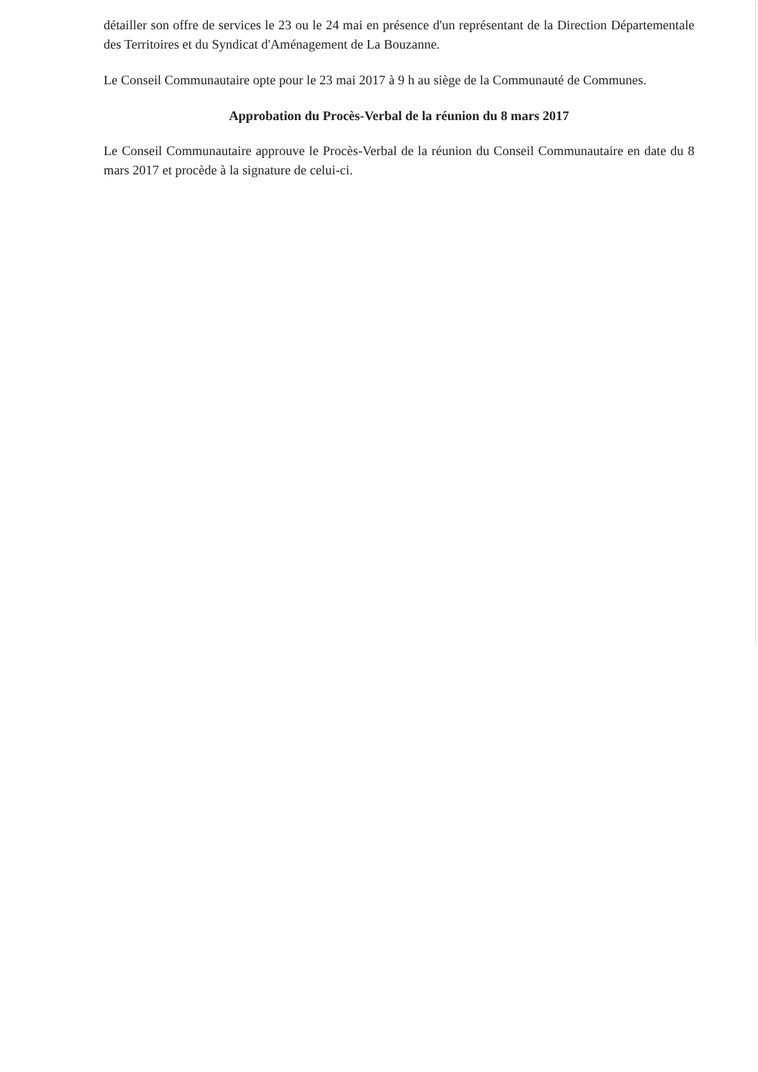détailler son offre de services le 23 ou le 24 mai en présence d'un représentant de la Direction Départementale des Territoires et du Syndicat d'Aménagement de La Bouzanne.
Le Conseil Communautaire opte pour le 23 mai 2017 à 9 h au siège de la Communauté de Communes.
Approbation du Procès-Verbal de la réunion du 8 mars 2017
Le Conseil Communautaire approuve le Procès-Verbal de la réunion du Conseil Communautaire en date du 8 mars 2017 et procède à la signature de celui-ci.